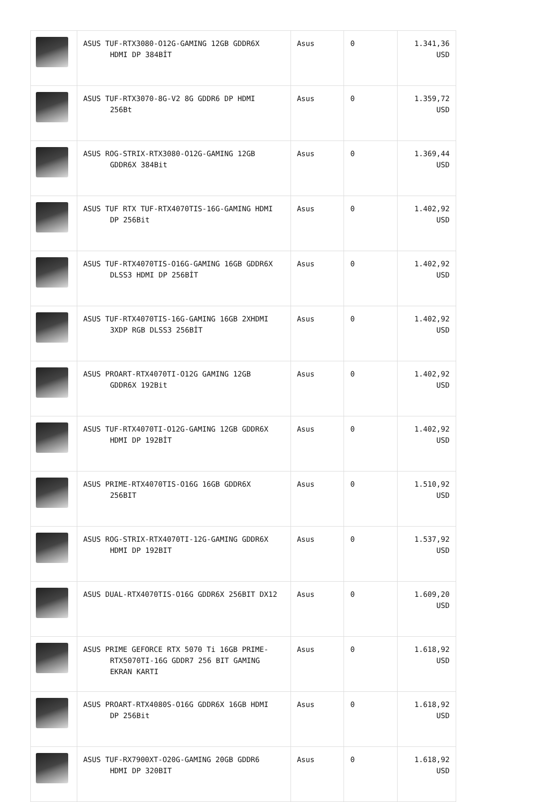| | ASUS TUF-RTX3080-O12G-GAMING 12GB GDDR6X HDMI DP 384BİT | Asus | 0 | 1.341,36 USD |
| | ASUS TUF-RTX3070-8G-V2 8G GDDR6 DP HDMI 256Bt | Asus | 0 | 1.359,72 USD |
| | ASUS ROG-STRIX-RTX3080-O12G-GAMING 12GB GDDR6X 384Bit | Asus | 0 | 1.369,44 USD |
| | ASUS TUF RTX TUF-RTX4070TIS-16G-GAMING HDMI DP 256Bit | Asus | 0 | 1.402,92 USD |
| | ASUS TUF-RTX4070TIS-O16G-GAMING 16GB GDDR6X DLSS3 HDMI DP 256BİT | Asus | 0 | 1.402,92 USD |
| | ASUS TUF-RTX4070TIS-16G-GAMING 16GB 2XHDMI 3XDP RGB DLSS3 256BİT | Asus | 0 | 1.402,92 USD |
| | ASUS PROART-RTX4070TI-O12G GAMING 12GB GDDR6X 192Bit | Asus | 0 | 1.402,92 USD |
| | ASUS TUF-RTX4070TI-O12G-GAMING 12GB GDDR6X HDMI DP 192BİT | Asus | 0 | 1.402,92 USD |
| | ASUS PRIME-RTX4070TIS-O16G 16GB GDDR6X 256BIT | Asus | 0 | 1.510,92 USD |
| | ASUS ROG-STRIX-RTX4070TI-12G-GAMING GDDR6X HDMI DP 192BIT | Asus | 0 | 1.537,92 USD |
| | ASUS DUAL-RTX4070TIS-O16G GDDR6X 256BIT DX12 | Asus | 0 | 1.609,20 USD |
| | ASUS PRIME GEFORCE RTX 5070 Ti 16GB PRIME- RTX5070TI-16G GDDR7 256 BIT GAMING EKRAN KARTI | Asus | 0 | 1.618,92 USD |
| | ASUS PROART-RTX4080S-O16G GDDR6X 16GB HDMI DP 256Bit | Asus | 0 | 1.618,92 USD |
| | ASUS TUF-RX7900XT-O20G-GAMING 20GB GDDR6 HDMI DP 320BIT | Asus | 0 | 1.618,92 USD |